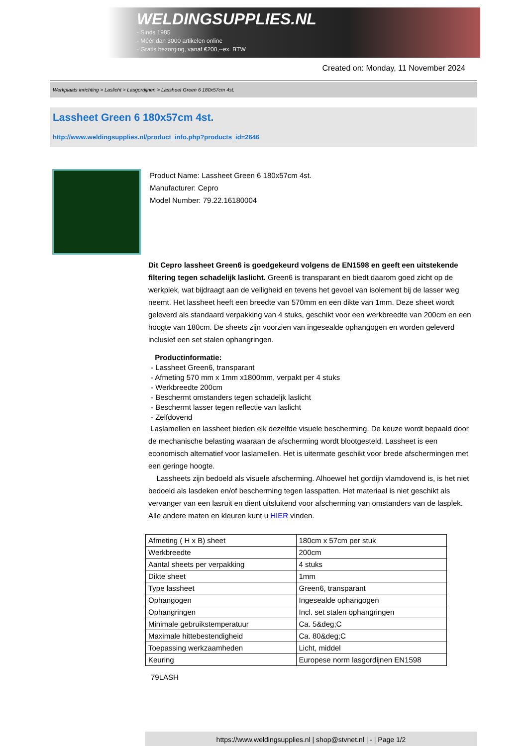WELDINGSUPPLIES.NL
- Sinds 1985
- Méér dan 3000 artikelen online
- Gratis bezorging, vanaf €200,--ex. BTW
Created on: Monday, 11 November 2024
Werkplaats inrichting > Laslicht > Lasgordijnen > Lassheet Green 6 180x57cm 4st.
Lassheet Green 6 180x57cm 4st.
http://www.weldingsupplies.nl/product_info.php?products_id=2646
Product Name: Lassheet Green 6 180x57cm 4st.
Manufacturer: Cepro
Model Number: 79.22.16180004
Dit Cepro lassheet Green6 is goedgekeurd volgens de EN1598 en geeft een uitstekende filtering tegen schadelijk laslicht. Green6 is transparant en biedt daarom goed zicht op de werkplek, wat bijdraagt aan de veiligheid en tevens het gevoel van isolement bij de lasser weg neemt. Het lassheet heeft een breedte van 570mm en een dikte van 1mm. Deze sheet wordt geleverd als standaard verpakking van 4 stuks, geschikt voor een werkbreedte van 200cm en een hoogte van 180cm. De sheets zijn voorzien van ingesealde ophangogen en worden geleverd inclusief een set stalen ophangringen.
Productinformatie:
- Lassheet Green6, transparant
- Afmeting 570 mm x 1mm x1800mm, verpakt per 4 stuks
- Werkbreedte 200cm
- Beschermt omstanders tegen schadeljk laslicht
- Beschermt lasser tegen reflectie van laslicht
- Zelfdovend
Laslamellen en lassheet bieden elk dezelfde visuele bescherming. De keuze wordt bepaald door de mechanische belasting waaraan de afscherming wordt blootgesteld. Lassheet is een economisch alternatief voor laslamellen. Het is uitermate geschikt voor brede afschermingen met een geringe hoogte.
Lassheets zijn bedoeld als visuele afscherming. Alhoewel het gordijn vlamdovend is, is het niet bedoeld als lasdeken en/of bescherming tegen lasspatten. Het materiaal is niet geschikt als vervanger van een lasruit en dient uitsluitend voor afscherming van omstanders van de lasplek.
Alle andere maten en kleuren kunt u HIER vinden.
| Afmeting ( H x B) sheet | 180cm x 57cm per stuk |
| Werkbreedte | 200cm |
| Aantal sheets per verpakking | 4 stuks |
| Dikte sheet | 1mm |
| Type lassheet | Green6, transparant |
| Ophangogen | Ingesealde ophangogen |
| Ophangringen | Incl. set stalen ophangringen |
| Minimale gebruikstemperatuur | Ca. 5&deg;C |
| Maximale hittebestendigheid | Ca. 80&deg;C |
| Toepassing werkzaamheden | Licht, middel |
| Keuring | Europese norm lasgordijnen EN1598 |
79LASH
https://www.weldingsupplies.nl | shop@stvnet.nl | - | Page 1/2